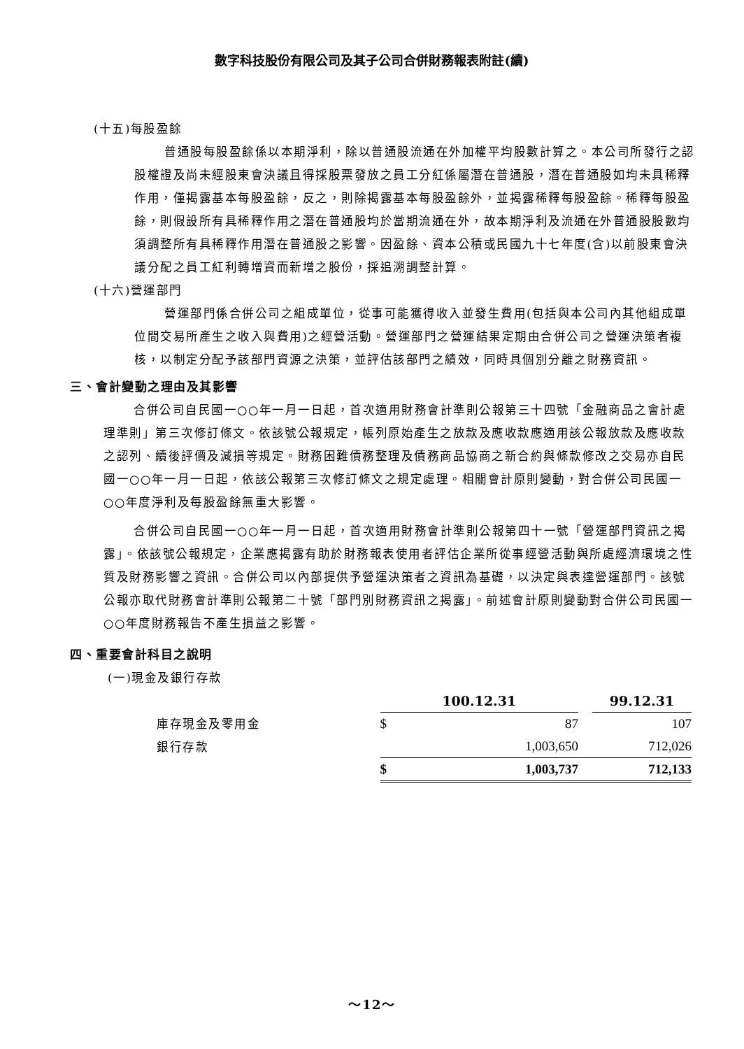數字科技股份有限公司及其子公司合併財務報表附註(續)
(十五)每股盈餘
普通股每股盈餘係以本期淨利，除以普通股流通在外加權平均股數計算之。本公司所發行之認股權證及尚未經股東會決議且得採股票發放之員工分紅係屬潛在普通股，潛在普通股如均未具稀釋作用，僅揭露基本每股盈餘，反之，則除揭露基本每股盈餘外，並揭露稀釋每股盈餘。稀釋每股盈餘，則假設所有具稀釋作用之潛在普通股均於當期流通在外，故本期淨利及流通在外普通股股數均須調整所有具稀釋作用潛在普通股之影響。因盈餘、資本公積或民國九十七年度(含)以前股東會決議分配之員工紅利轉增資而新增之股份，採追溯調整計算。
(十六)營運部門
營運部門係合併公司之組成單位，從事可能獲得收入並發生費用(包括與本公司內其他組成單位間交易所產生之收入與費用)之經營活動。營運部門之營運結果定期由合併公司之營運決策者複核，以制定分配予該部門資源之決策，並評估該部門之績效，同時具個別分離之財務資訊。
三、會計變動之理由及其影響
合併公司自民國一○○年一月一日起，首次適用財務會計準則公報第三十四號「金融商品之會計處理準則」第三次修訂條文。依該號公報規定，帳列原始產生之放款及應收款應適用該公報放款及應收款之認列、續後評價及減損等規定。財務困難債務整理及債務商品協商之新合約與條款修改之交易亦自民國一○○年一月一日起，依該公報第三次修訂條文之規定處理。相關會計原則變動，對合併公司民國一○○年度淨利及每股盈餘無重大影響。
合併公司自民國一○○年一月一日起，首次適用財務會計準則公報第四十一號「營運部門資訊之揭露」。依該號公報規定，企業應揭露有助於財務報表使用者評估企業所從事經營活動與所處經濟環境之性質及財務影響之資訊。合併公司以內部提供予營運決策者之資訊為基礎，以決定與表達營運部門。該號公報亦取代財務會計準則公報第二十號「部門別財務資訊之揭露」。前述會計原則變動對合併公司民國一○○年度財務報告不產生損益之影響。
四、重要會計科目之說明
(一)現金及銀行存款
| | 100.12.31 | | | 99.12.31 |
| 庫存現金及零用金 | $ | 87 | | 107 |
| 銀行存款 | | 1,003,650 | | 712,026 |
| | $ | 1,003,737 | | 712,133 |
～12～